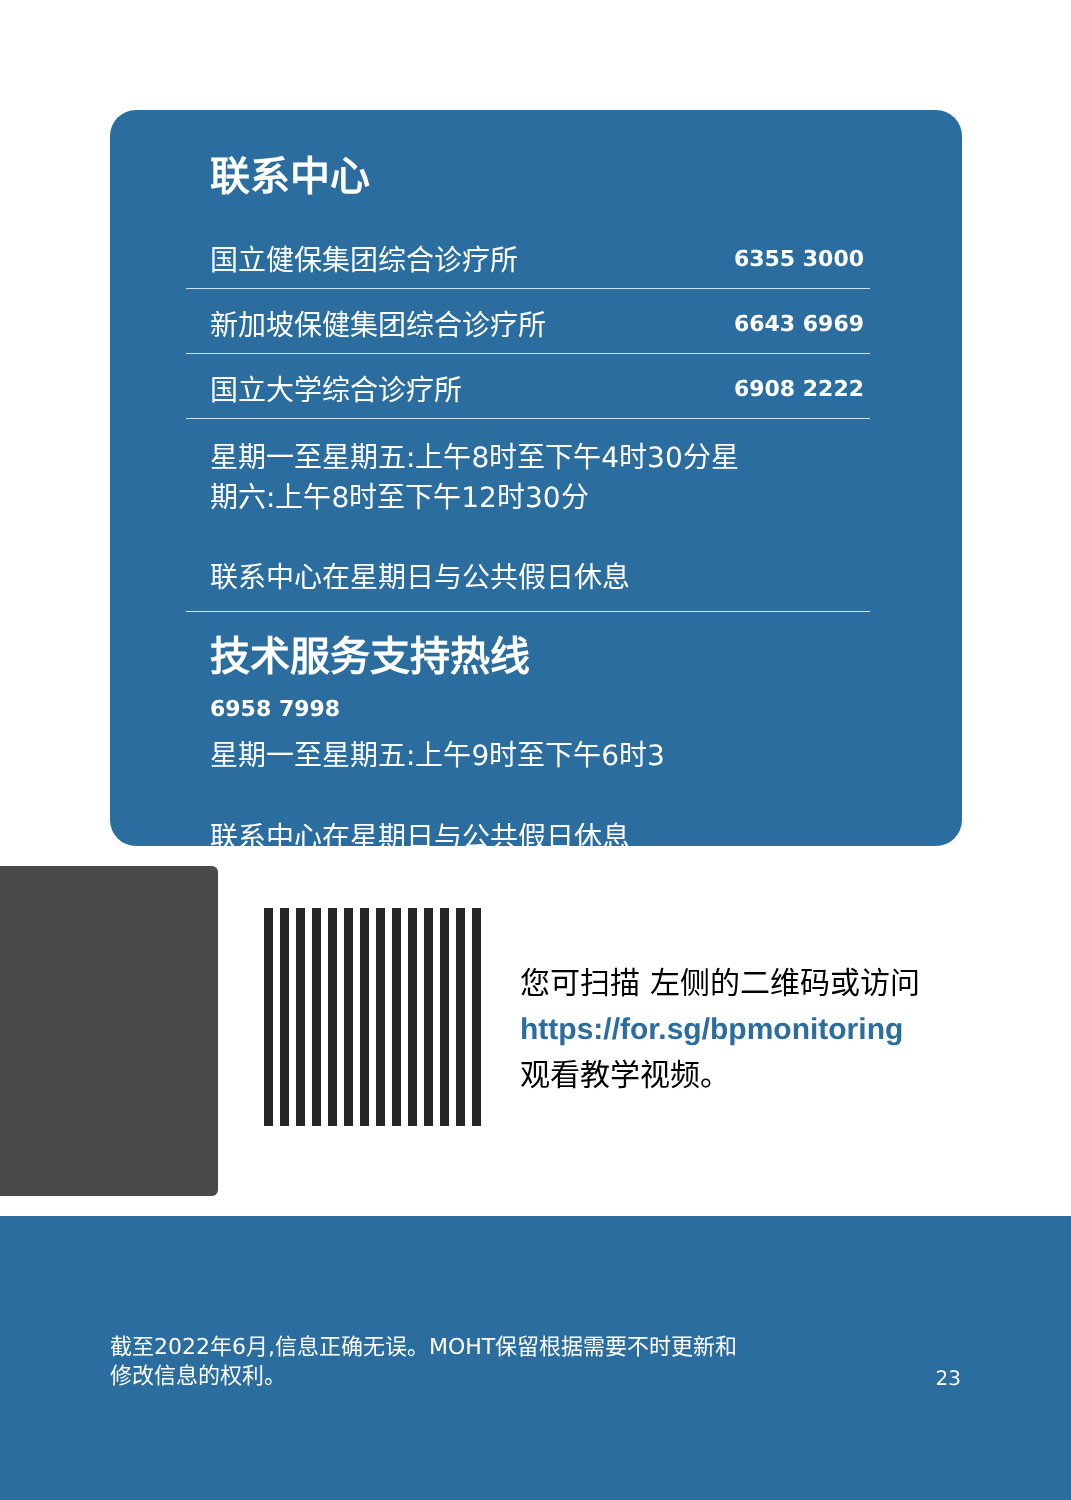联系中心
| 国立健保集团综合诊疗所 | 6355 3000 |
| 新加坡保健集团综合诊疗所 | 6643 6969 |
| 国立大学综合诊疗所 | 6908 2222 |
星期一至星期五:上午8时至下午4时30分星
期六:上午8时至下午12时30分
联系中心在星期日与公共假日休息
技术服务支持热线
6958 7998
星期一至星期五:上午9时至下午6时3
联系中心在星期日与公共假日休息
您可扫描 左侧的二维码或访问
https://for.sg/bpmonitoring
观看教学视频。
截至2022年6月,信息正确无误。MOHT保留根据需要不时更新和
修改信息的权利。
23